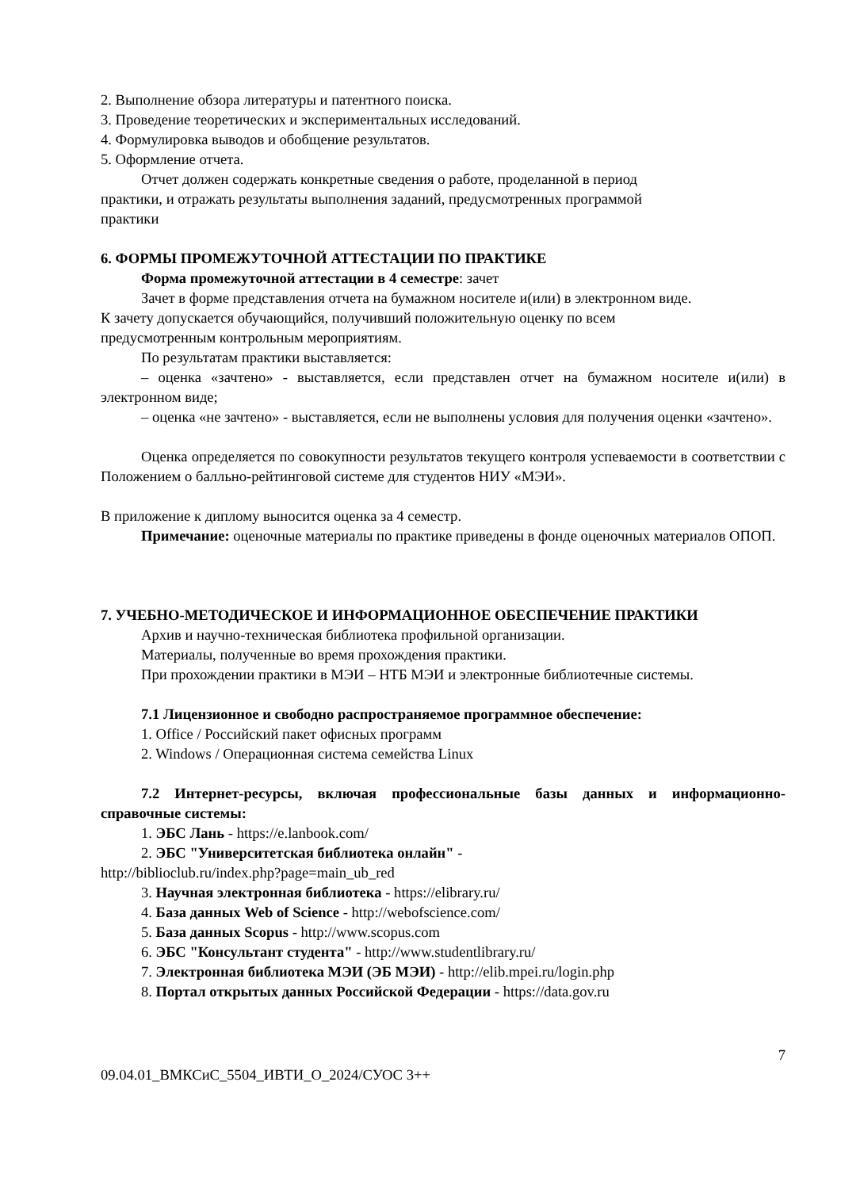2. Выполнение обзора литературы и патентного поиска.
3. Проведение теоретических и экспериментальных исследований.
4. Формулировка выводов и обобщение результатов.
5. Оформление отчета.
Отчет должен содержать конкретные сведения о работе, проделанной в период
практики, и отражать результаты выполнения заданий, предусмотренных программой
практики
6. ФОРМЫ ПРОМЕЖУТОЧНОЙ АТТЕСТАЦИИ ПО ПРАКТИКЕ
Форма промежуточной аттестации в 4 семестре: зачет
Зачет в форме представления отчета на бумажном носителе и(или) в электронном виде.
К зачету допускается обучающийся, получивший положительную оценку по всем
предусмотренным контрольным мероприятиям.
По результатам практики выставляется:
– оценка «зачтено» - выставляется, если представлен отчет на бумажном носителе и(или) в электронном виде;
– оценка «не зачтено» - выставляется, если не выполнены условия для получения оценки «зачтено».
Оценка определяется по совокупности результатов текущего контроля успеваемости в соответствии с Положением о балльно-рейтинговой системе для студентов НИУ «МЭИ».
В приложение к диплому выносится оценка за 4 семестр.
Примечание: оценочные материалы по практике приведены в фонде оценочных материалов ОПОП.
7. УЧЕБНО-МЕТОДИЧЕСКОЕ И ИНФОРМАЦИОННОЕ ОБЕСПЕЧЕНИЕ ПРАКТИКИ
Архив и научно-техническая библиотека профильной организации.
Материалы, полученные во время прохождения практики.
При прохождении практики в МЭИ – НТБ МЭИ и электронные библиотечные системы.
7.1 Лицензионное и свободно распространяемое программное обеспечение:
1. Office / Российский пакет офисных программ
2. Windows / Операционная система семейства Linux
7.2 Интернет-ресурсы, включая профессиональные базы данных и информационно-справочные системы:
1. ЭБС Лань - https://e.lanbook.com/
2. ЭБС "Университетская библиотека онлайн" -
http://biblioclub.ru/index.php?page=main_ub_red
3. Научная электронная библиотека - https://elibrary.ru/
4. База данных Web of Science - http://webofscience.com/
5. База данных Scopus - http://www.scopus.com
6. ЭБС "Консультант студента" - http://www.studentlibrary.ru/
7. Электронная библиотека МЭИ (ЭБ МЭИ) - http://elib.mpei.ru/login.php
8. Портал открытых данных Российской Федерации - https://data.gov.ru
7
09.04.01_ВМКСиС_5504_ИВТИ_О_2024/СУОС 3++